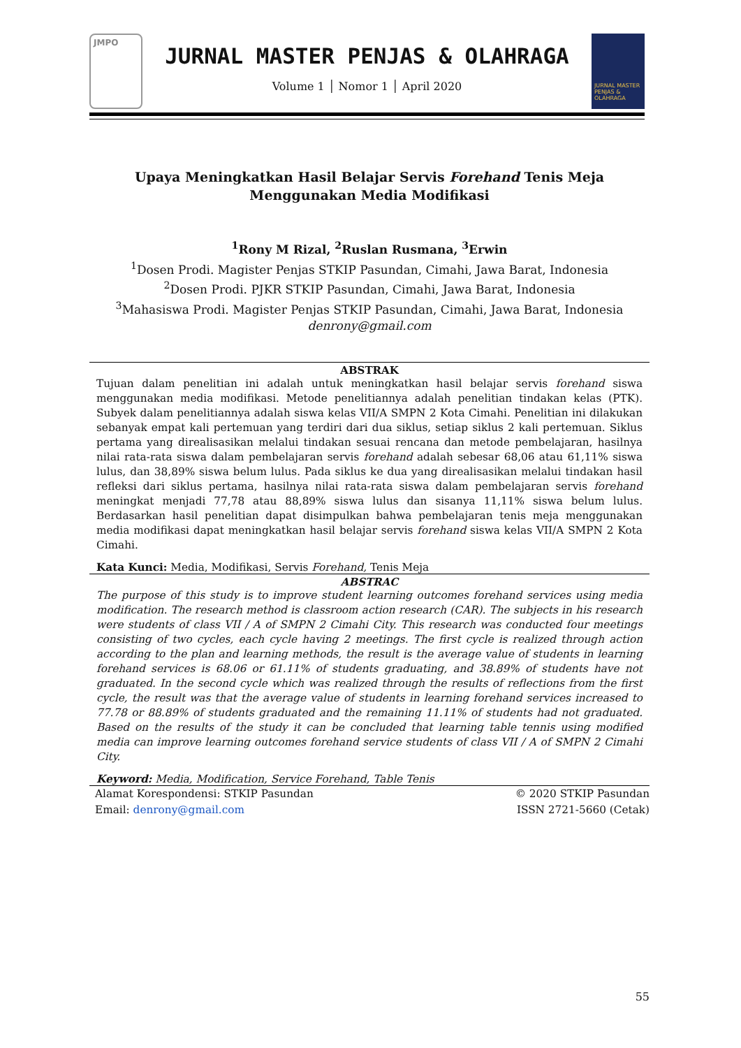JMPO
JURNAL MASTER PENJAS & OLAHRAGA
Volume 1 │ Nomor 1 │ April 2020
JURNAL MASTER PENJAS & OLAHRAGA
Upaya Meningkatkan Hasil Belajar Servis Forehand Tenis Meja Menggunakan Media Modifikasi
<sup>1</sup> Rony M Rizal, <sup>2</sup>Ruslan Rusmana, <sup>3</sup>Erwin
<sup>1</sup> Dosen Prodi. Magister Penjas STKIP Pasundan, Cimahi, Jawa Barat, Indonesia
<sup>2</sup> Dosen Prodi. PJKR STKIP Pasundan, Cimahi, Jawa Barat, Indonesia
<sup>3</sup> Mahasiswa Prodi. Magister Penjas STKIP Pasundan, Cimahi, Jawa Barat, Indonesia
denrony@gmail.com
ABSTRAK
Tujuan dalam penelitian ini adalah untuk meningkatkan hasil belajar servis forehand siswa menggunakan media modifikasi. Metode penelitiannya adalah penelitian tindakan kelas (PTK). Subyek dalam penelitiannya adalah siswa kelas VII/A SMPN 2 Kota Cimahi. Penelitian ini dilakukan sebanyak empat kali pertemuan yang terdiri dari dua siklus, setiap siklus 2 kali pertemuan. Siklus pertama yang direalisasikan melalui tindakan sesuai rencana dan metode pembelajaran, hasilnya nilai rata-rata siswa dalam pembelajaran servis forehand adalah sebesar 68,06 atau 61,11% siswa lulus, dan 38,89% siswa belum lulus. Pada siklus ke dua yang direalisasikan melalui tindakan hasil refleksi dari siklus pertama, hasilnya nilai rata-rata siswa dalam pembelajaran servis forehand meningkat menjadi 77,78 atau 88,89% siswa lulus dan sisanya 11,11% siswa belum lulus. Berdasarkan hasil penelitian dapat disimpulkan bahwa pembelajaran tenis meja menggunakan media modifikasi dapat meningkatkan hasil belajar servis forehand siswa kelas VII/A SMPN 2 Kota Cimahi.
Kata Kunci: Media, Modifikasi, Servis Forehand, Tenis Meja
ABSTRAC
The purpose of this study is to improve student learning outcomes forehand services using media modification. The research method is classroom action research (CAR). The subjects in his research were students of class VII / A of SMPN 2 Cimahi City. This research was conducted four meetings consisting of two cycles, each cycle having 2 meetings. The first cycle is realized through action according to the plan and learning methods, the result is the average value of students in learning forehand services is 68.06 or 61.11% of students graduating, and 38.89% of students have not graduated. In the second cycle which was realized through the results of reflections from the first cycle, the result was that the average value of students in learning forehand services increased to 77.78 or 88.89% of students graduated and the remaining 11.11% of students had not graduated. Based on the results of the study it can be concluded that learning table tennis using modified media can improve learning outcomes forehand service students of class VII / A of SMPN 2 Cimahi City.
Keyword: Media, Modification, Service Forehand, Table Tenis
Alamat Korespondensi: STKIP Pasundan
Email: denrony@gmail.com
© 2020 STKIP Pasundan
ISSN 2721-5660 (Cetak)
55